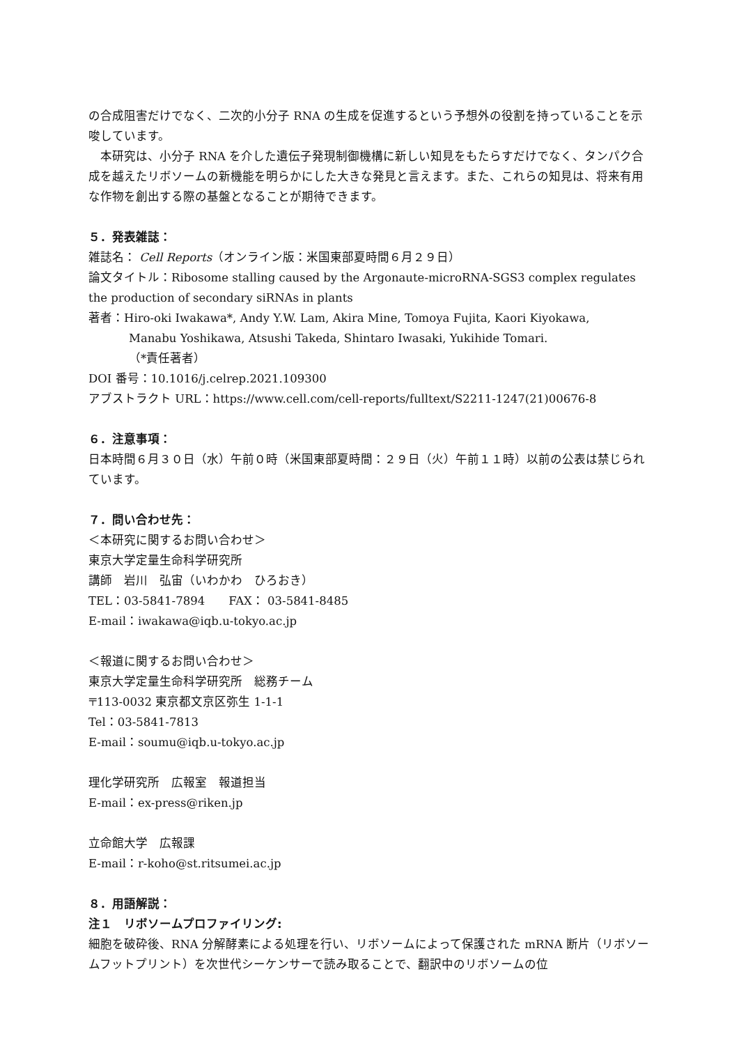の合成阻害だけでなく、二次的小分子 RNA の生成を促進するという予想外の役割を持っていることを示唆しています。
　本研究は、小分子 RNA を介した遺伝子発現制御機構に新しい知見をもたらすだけでなく、タンパク合成を越えたリボソームの新機能を明らかにした大きな発見と言えます。また、これらの知見は、将来有用な作物を創出する際の基盤となることが期待できます。
５．発表雑誌：
雑誌名： Cell Reports（オンライン版：米国東部夏時間６月２９日）
論文タイトル：Ribosome stalling caused by the Argonaute-microRNA-SGS3 complex regulates the production of secondary siRNAs in plants
著者：Hiro-oki Iwakawa*, Andy Y.W. Lam, Akira Mine, Tomoya Fujita, Kaori Kiyokawa,
Manabu Yoshikawa, Atsushi Takeda, Shintaro Iwasaki, Yukihide Tomari.
（*責任著者）
DOI 番号：10.1016/j.celrep.2021.109300
アブストラクト URL：https://www.cell.com/cell-reports/fulltext/S2211-1247(21)00676-8
６．注意事項：
日本時間６月３０日（水）午前０時（米国東部夏時間：２９日（火）午前１１時）以前の公表は禁じられています。
７．問い合わせ先：
＜本研究に関するお問い合わせ＞
東京大学定量生命科学研究所
講師　岩川　弘宙（いわかわ　ひろおき）
TEL：03-5841-7894　　FAX： 03-5841-8485
E-mail：iwakawa@iqb.u-tokyo.ac.jp
＜報道に関するお問い合わせ＞
東京大学定量生命科学研究所　総務チーム
〒113-0032 東京都文京区弥生 1-1-1
Tel：03-5841-7813
E-mail：soumu@iqb.u-tokyo.ac.jp
理化学研究所　広報室　報道担当
E-mail：ex-press@riken.jp
立命館大学　広報課
E-mail：r-koho@st.ritsumei.ac.jp
８．用語解説：
注１　リボソームプロファイリング:
細胞を破砕後、RNA 分解酵素による処理を行い、リボソームによって保護された mRNA 断片（リボソームフットプリント）を次世代シーケンサーで読み取ることで、翻訳中のリボソームの位